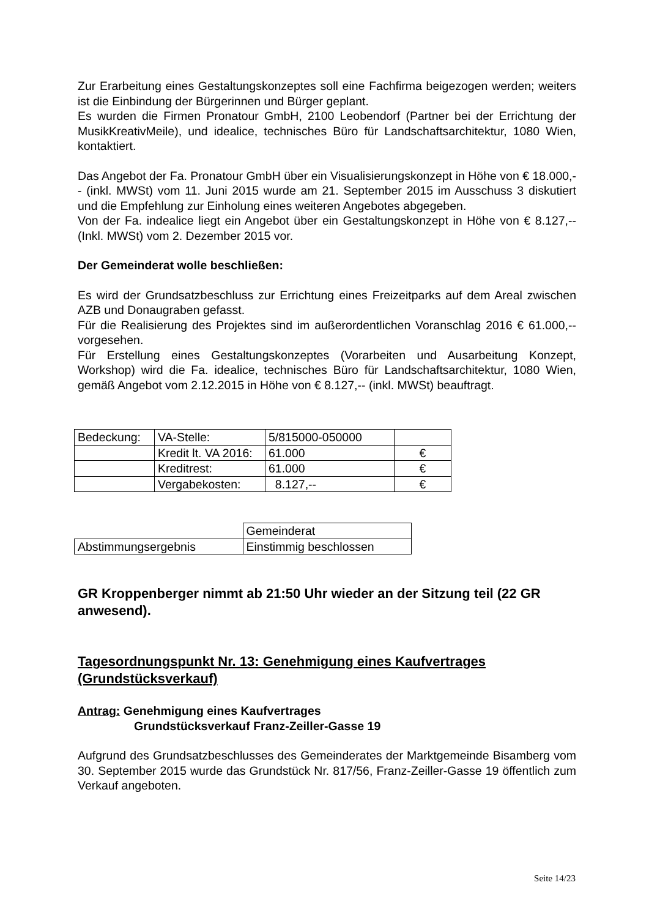Zur Erarbeitung eines Gestaltungskonzeptes soll eine Fachfirma beigezogen werden; weiters ist die Einbindung der Bürgerinnen und Bürger geplant.
Es wurden die Firmen Pronatour GmbH, 2100 Leobendorf (Partner bei der Errichtung der MusikKreativMeile), und idealice, technisches Büro für Landschaftsarchitektur, 1080 Wien, kontaktiert.
Das Angebot der Fa. Pronatour GmbH über ein Visualisierungskonzept in Höhe von € 18.000,-- (inkl. MWSt) vom 11. Juni 2015 wurde am 21. September 2015 im Ausschuss 3 diskutiert und die Empfehlung zur Einholung eines weiteren Angebotes abgegeben.
Von der Fa. indealice liegt ein Angebot über ein Gestaltungskonzept in Höhe von € 8.127,-- (Inkl. MWSt) vom 2. Dezember 2015 vor.
Der Gemeinderat wolle beschließen:
Es wird der Grundsatzbeschluss zur Errichtung eines Freizeitparks auf dem Areal zwischen AZB und Donaugraben gefasst.
Für die Realisierung des Projektes sind im außerordentlichen Voranschlag 2016 € 61.000,-- vorgesehen.
Für Erstellung eines Gestaltungskonzeptes (Vorarbeiten und Ausarbeitung Konzept, Workshop) wird die Fa. idealice, technisches Büro für Landschaftsarchitektur, 1080 Wien, gemäß Angebot vom 2.12.2015 in Höhe von € 8.127,-- (inkl. MWSt) beauftragt.
| Bedeckung: | VA-Stelle: | 5/815000-050000 | |
| | Kredit lt. VA 2016: | 61.000 | € |
| | Kreditrest: | 61.000 | € |
| | Vergabekosten: | 8.127,-- | € |
| | Gemeinderat |
| Abstimmungsergebnis | Einstimmig beschlossen |
GR Kroppenberger nimmt ab 21:50 Uhr wieder an der Sitzung teil (22 GR anwesend).
Tagesordnungspunkt Nr. 13: Genehmigung eines Kaufvertrages (Grundstücksverkauf)
Antrag: Genehmigung eines Kaufvertrages
Grundstücksverkauf Franz-Zeiller-Gasse 19
Aufgrund des Grundsatzbeschlusses des Gemeinderates der Marktgemeinde Bisamberg vom 30. September 2015 wurde das Grundstück Nr. 817/56, Franz-Zeiller-Gasse 19 öffentlich zum Verkauf angeboten.
Seite 14/23